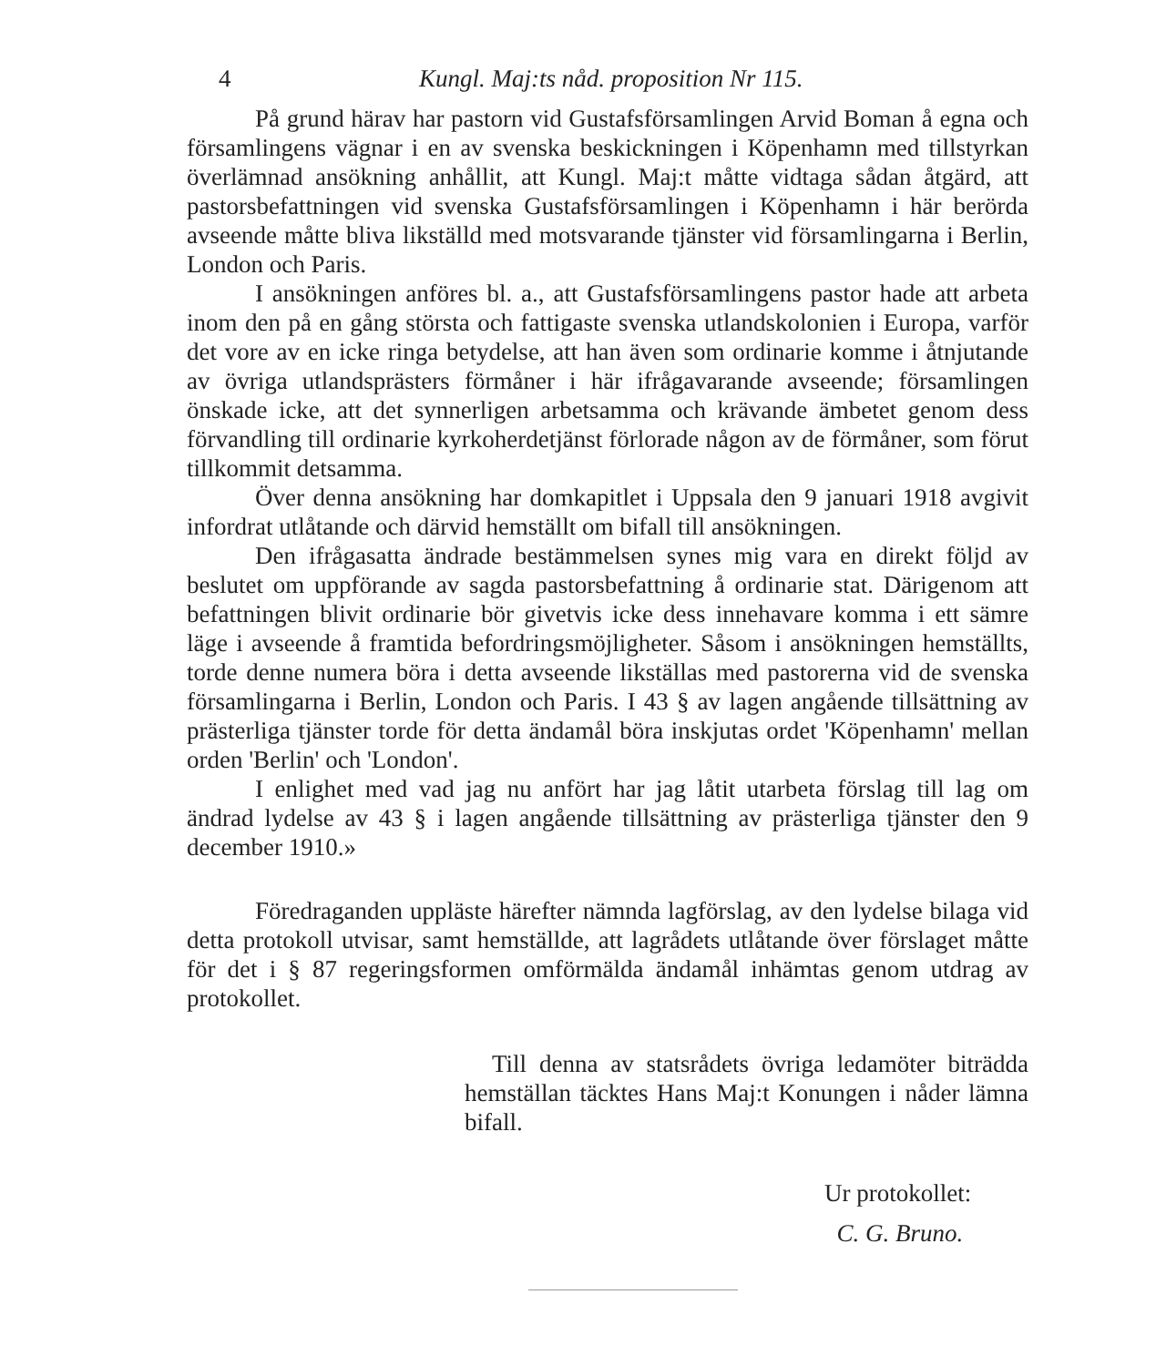4 Kungl. Maj:ts nåd. proposition Nr 115.
På grund härav har pastorn vid Gustafsförsamlingen Arvid Boman å egna och församlingens vägnar i en av svenska beskickningen i Köpenhamn med tillstyrkan överlämnad ansökning anhållit, att Kungl. Maj:t måtte vidtaga sådan åtgärd, att pastorsbefattningen vid svenska Gustafsförsamlingen i Köpenhamn i här berörda avseende måtte bliva likställd med motsvarande tjänster vid församlingarna i Berlin, London och Paris.
I ansökningen anföres bl. a., att Gustafsförsamlingens pastor hade att arbeta inom den på en gång största och fattigaste svenska utlandskolonien i Europa, varför det vore av en icke ringa betydelse, att han även som ordinarie komme i åtnjutande av övriga utlandsprästers förmåner i här ifrågavarande avseende; församlingen önskade icke, att det synnerligen arbetsamma och krävande ämbetet genom dess förvandling till ordinarie kyrkoherdetjänst förlorade någon av de förmåner, som förut tillkommit detsamma.
Över denna ansökning har domkapitlet i Uppsala den 9 januari 1918 avgivit infordrat utlåtande och därvid hemställt om bifall till ansökningen.
Den ifrågasatta ändrade bestämmelsen synes mig vara en direkt följd av beslutet om uppförande av sagda pastorsbefattning å ordinarie stat. Därigenom att befattningen blivit ordinarie bör givetvis icke dess innehavare komma i ett sämre läge i avseende å framtida befordringsmöjligheter. Såsom i ansökningen hemställts, torde denne numera böra i detta avseende likställas med pastorerna vid de svenska församlingarna i Berlin, London och Paris. I 43 § av lagen angående tillsättning av prästerliga tjänster torde för detta ändamål böra inskjutas ordet 'Köpenhamn' mellan orden 'Berlin' och 'London'.
I enlighet med vad jag nu anfört har jag låtit utarbeta förslag till lag om ändrad lydelse av 43 § i lagen angående tillsättning av prästerliga tjänster den 9 december 1910.»
Föredraganden uppläste härefter nämnda lagförslag, av den lydelse bilaga vid detta protokoll utvisar, samt hemställde, att lagrådets utlåtande över förslaget måtte för det i § 87 regeringsformen omförmälda ändamål inhämtas genom utdrag av protokollet.
Till denna av statsrådets övriga ledamöter biträdda hemställan täcktes Hans Maj:t Konungen i nåder lämna bifall.
Ur protokollet:
C. G. Bruno.